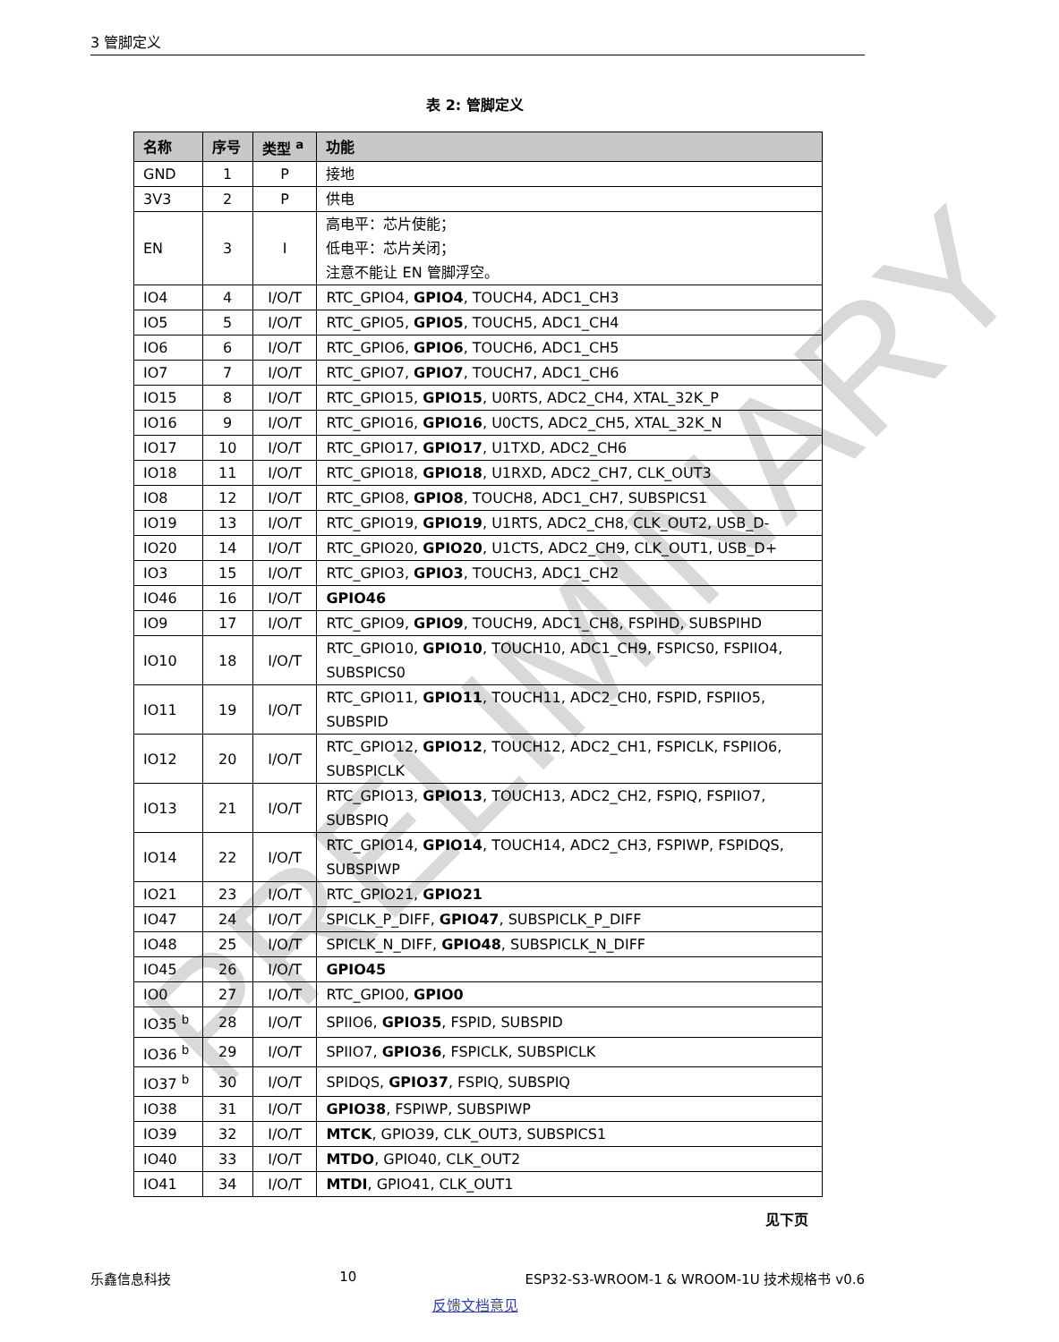3 管脚定义
表 2: 管脚定义
| 名称 | 序号 | 类型 <sup>a</sup> | 功能 |
| --- | --- | --- | --- |
| GND | 1 | P | 接地 |
| 3V3 | 2 | P | 供电 |
| EN | 3 | I | 高电平：芯片使能； 低电平：芯片关闭； 注意不能让 EN 管脚浮空。 |
| IO4 | 4 | I/O/T | RTC_GPIO4, GPIO4 , TOUCH4, ADC1_CH3 |
| IO5 | 5 | I/O/T | RTC_GPIO5, GPIO5 , TOUCH5, ADC1_CH4 |
| IO6 | 6 | I/O/T | RTC_GPIO6, GPIO6 , TOUCH6, ADC1_CH5 |
| IO7 | 7 | I/O/T | RTC_GPIO7, GPIO7 , TOUCH7, ADC1_CH6 |
| IO15 | 8 | I/O/T | RTC_GPIO15, GPIO15 , U0RTS, ADC2_CH4, XTAL_32K_P |
| IO16 | 9 | I/O/T | RTC_GPIO16, GPIO16 , U0CTS, ADC2_CH5, XTAL_32K_N |
| IO17 | 10 | I/O/T | RTC_GPIO17, GPIO17 , U1TXD, ADC2_CH6 |
| IO18 | 11 | I/O/T | RTC_GPIO18, GPIO18 , U1RXD, ADC2_CH7, CLK_OUT3 |
| IO8 | 12 | I/O/T | RTC_GPIO8, GPIO8 , TOUCH8, ADC1_CH7, SUBSPICS1 |
| IO19 | 13 | I/O/T | RTC_GPIO19, GPIO19 , U1RTS, ADC2_CH8, CLK_OUT2, USB_D- |
| IO20 | 14 | I/O/T | RTC_GPIO20, GPIO20 , U1CTS, ADC2_CH9, CLK_OUT1, USB_D+ |
| IO3 | 15 | I/O/T | RTC_GPIO3, GPIO3 , TOUCH3, ADC1_CH2 |
| IO46 | 16 | I/O/T | GPIO46 |
| IO9 | 17 | I/O/T | RTC_GPIO9, GPIO9 , TOUCH9, ADC1_CH8, FSPIHD, SUBSPIHD |
| IO10 | 18 | I/O/T | RTC_GPIO10, GPIO10 , TOUCH10, ADC1_CH9, FSPICS0, FSPIIO4, SUBSPICS0 |
| IO11 | 19 | I/O/T | RTC_GPIO11, GPIO11 , TOUCH11, ADC2_CH0, FSPID, FSPIIO5, SUBSPID |
| IO12 | 20 | I/O/T | RTC_GPIO12, GPIO12 , TOUCH12, ADC2_CH1, FSPICLK, FSPIIO6, SUBSPICLK |
| IO13 | 21 | I/O/T | RTC_GPIO13, GPIO13 , TOUCH13, ADC2_CH2, FSPIQ, FSPIIO7, SUBSPIQ |
| IO14 | 22 | I/O/T | RTC_GPIO14, GPIO14 , TOUCH14, ADC2_CH3, FSPIWP, FSPIDQS, SUBSPIWP |
| IO21 | 23 | I/O/T | RTC_GPIO21, GPIO21 |
| IO47 | 24 | I/O/T | SPICLK_P_DIFF, GPIO47 , SUBSPICLK_P_DIFF |
| IO48 | 25 | I/O/T | SPICLK_N_DIFF, GPIO48 , SUBSPICLK_N_DIFF |
| IO45 | 26 | I/O/T | GPIO45 |
| IO0 | 27 | I/O/T | RTC_GPIO0, GPIO0 |
| IO35 <sup>b</sup> | 28 | I/O/T | SPIIO6, GPIO35 , FSPID, SUBSPID |
| IO36 <sup>b</sup> | 29 | I/O/T | SPIIO7, GPIO36 , FSPICLK, SUBSPICLK |
| IO37 <sup>b</sup> | 30 | I/O/T | SPIDQS, GPIO37 , FSPIQ, SUBSPIQ |
| IO38 | 31 | I/O/T | GPIO38 , FSPIWP, SUBSPIWP |
| IO39 | 32 | I/O/T | MTCK , GPIO39, CLK_OUT3, SUBSPICS1 |
| IO40 | 33 | I/O/T | MTDO , GPIO40, CLK_OUT2 |
| IO41 | 34 | I/O/T | MTDI , GPIO41, CLK_OUT1 |
见下页
乐鑫信息科技 10 ESP32-S3-WROOM-1 & WROOM-1U 技术规格书 v0.6
反馈文档意见
PRELIMINARY